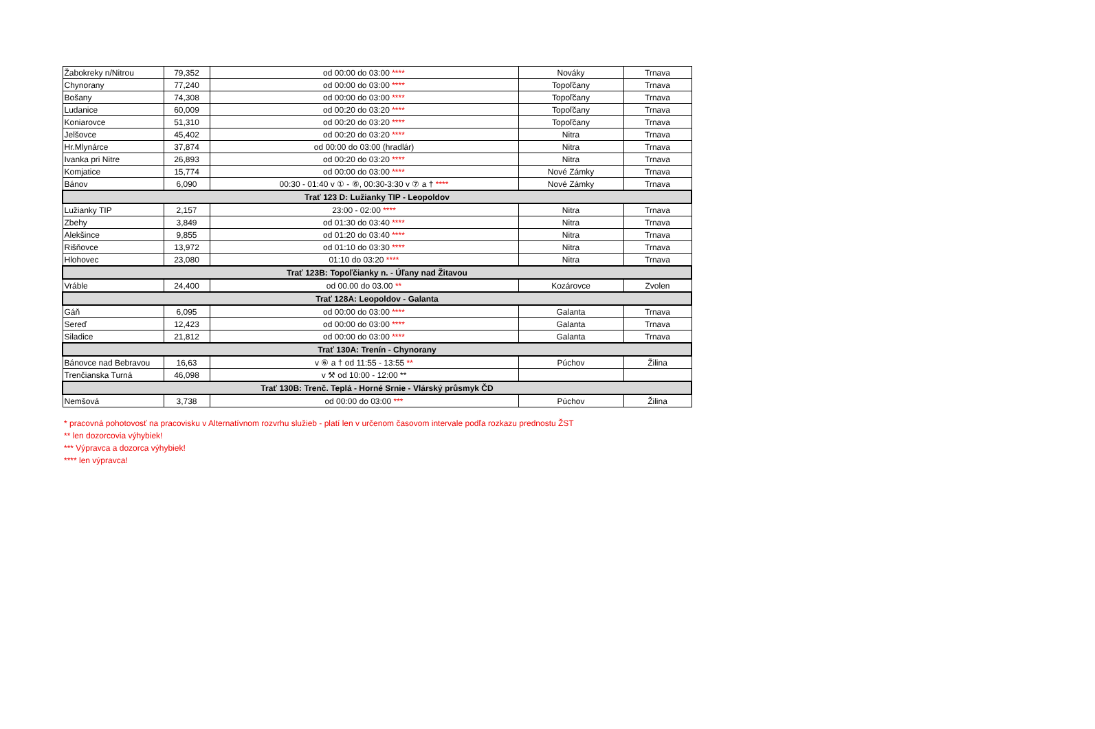| Žabokreky n/Nitrou | 79,352 | od 00:00 do 03:00 **** | Nováky | Trnava |
| Chynorany | 77,240 | od 00:00 do 03:00 **** | Topoľčany | Trnava |
| Bošany | 74,308 | od 00:00 do 03:00 **** | Topoľčany | Trnava |
| Ludanice | 60,009 | od 00:20 do 03:20 **** | Topoľčany | Trnava |
| Koniarovce | 51,310 | od 00:20 do 03:20 **** | Topoľčany | Trnava |
| Jelšovce | 45,402 | od 00:20 do 03:20 **** | Nitra | Trnava |
| Hr.Mlynárce | 37,874 | od 00:00 do 03:00 (hradlár) | Nitra | Trnava |
| Ivanka pri Nitre | 26,893 | od 00:20 do 03:20 **** | Nitra | Trnava |
| Komjatice | 15,774 | od 00:00 do 03:00 **** | Nové Zámky | Trnava |
| Bánov | 6,090 | 00:30 - 01:40 v ① - ⑥, 00:30-3:30 v ⑦ a † **** | Nové Zámky | Trnava |
| Trať 123 D: Lužianky TIP - Leopoldov | | | | |
| Lužianky TIP | 2,157 | 23:00 - 02:00 **** | Nitra | Trnava |
| Zbehy | 3,849 | od 01:30 do 03:40 **** | Nitra | Trnava |
| Alekšince | 9,855 | od 01:20 do 03:40 **** | Nitra | Trnava |
| Rišňovce | 13,972 | od 01:10 do 03:30 **** | Nitra | Trnava |
| Hlohovec | 23,080 | 01:10 do 03:20 **** | Nitra | Trnava |
| Trať 123B: Topoľčianky n. - Úľany nad Žitavou | | | | |
| Vráble | 24,400 | od 00.00 do 03.00 ** | Kozárovce | Zvolen |
| Trať 128A: Leopoldov - Galanta | | | | |
| Gáň | 6,095 | od 00:00 do 03:00 **** | Galanta | Trnava |
| Sereď | 12,423 | od 00:00 do 03:00 **** | Galanta | Trnava |
| Siladice | 21,812 | od 00:00 do 03:00 **** | Galanta | Trnava |
| Trať 130A: Trenín - Chynorany | | | | |
| Bánovce nad Bebravou | 16,63 | v ⑥ a † od 11:55 - 13:55 ** | Púchov | Žilina |
| Trenčianska Turná | 46,098 | v ⚒ od 10:00 - 12:00 ** | | |
| Trať 130B: Trenč. Teplá - Horné Srnie - Vlárský průsmyk ČD | | | | |
| Nemšová | 3,738 | od 00:00 do 03:00 *** | Púchov | Žilina |
* pracovná pohotovosť na pracovisku v Alternatívnom rozvrhu služieb - platí len v určenom časovom intervale podľa rozkazu prednostu ŽST
** len dozorcovia výhybiek!
*** Výpravca a dozorca výhybiek!
**** len výpravca!